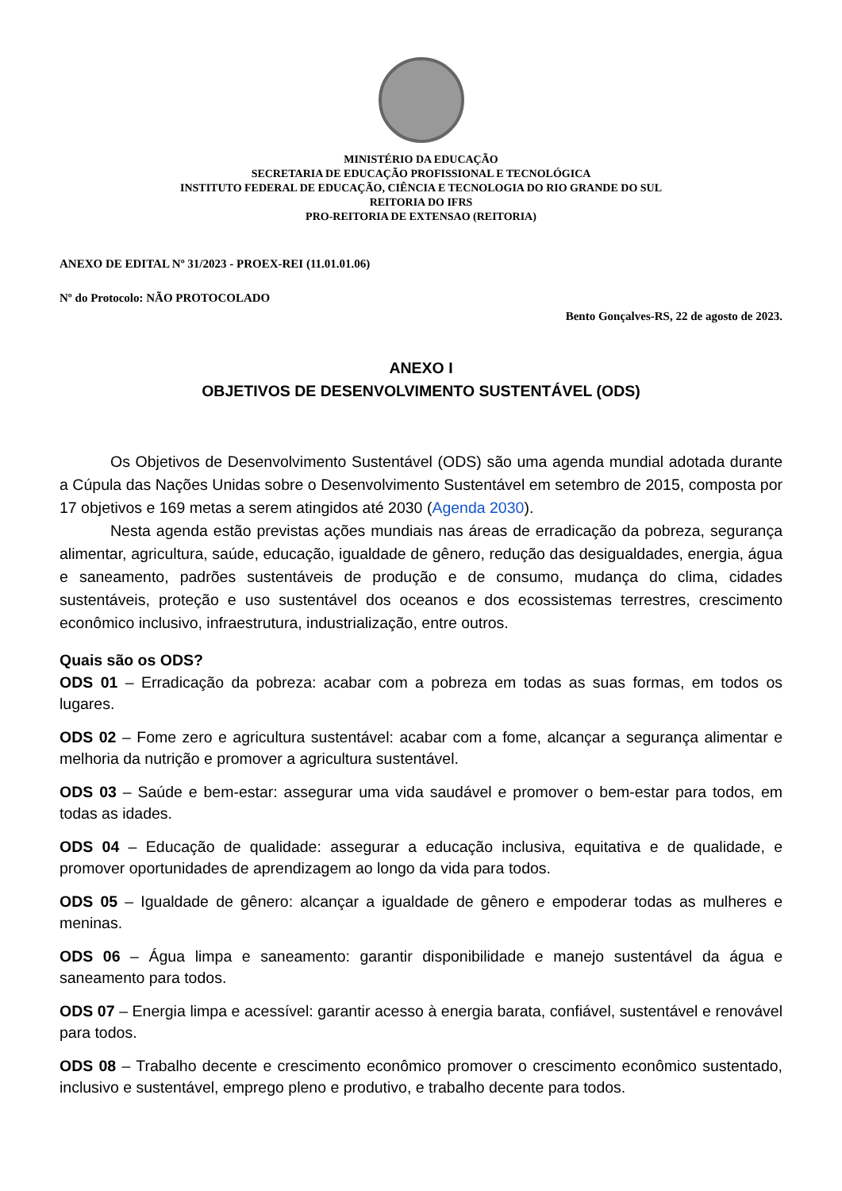MINISTÉRIO DA EDUCAÇÃO
SECRETARIA DE EDUCAÇÃO PROFISSIONAL E TECNOLÓGICA
INSTITUTO FEDERAL DE EDUCAÇÃO, CIÊNCIA E TECNOLOGIA DO RIO GRANDE DO SUL
REITORIA DO IFRS
PRO-REITORIA DE EXTENSAO (REITORIA)
ANEXO DE EDITAL Nº 31/2023 - PROEX-REI (11.01.01.06)
Nº do Protocolo: NÃO PROTOCOLADO
Bento Gonçalves-RS, 22 de agosto de 2023.
ANEXO I
OBJETIVOS DE DESENVOLVIMENTO SUSTENTÁVEL (ODS)
Os Objetivos de Desenvolvimento Sustentável (ODS) são uma agenda mundial adotada durante a Cúpula das Nações Unidas sobre o Desenvolvimento Sustentável em setembro de 2015, composta por 17 objetivos e 169 metas a serem atingidos até 2030 (Agenda 2030).
Nesta agenda estão previstas ações mundiais nas áreas de erradicação da pobreza, segurança alimentar, agricultura, saúde, educação, igualdade de gênero, redução das desigualdades, energia, água e saneamento, padrões sustentáveis de produção e de consumo, mudança do clima, cidades sustentáveis, proteção e uso sustentável dos oceanos e dos ecossistemas terrestres, crescimento econômico inclusivo, infraestrutura, industrialização, entre outros.
Quais são os ODS?
ODS 01 – Erradicação da pobreza: acabar com a pobreza em todas as suas formas, em todos os lugares.
ODS 02 – Fome zero e agricultura sustentável: acabar com a fome, alcançar a segurança alimentar e melhoria da nutrição e promover a agricultura sustentável.
ODS 03 – Saúde e bem-estar: assegurar uma vida saudável e promover o bem-estar para todos, em todas as idades.
ODS 04 – Educação de qualidade: assegurar a educação inclusiva, equitativa e de qualidade, e promover oportunidades de aprendizagem ao longo da vida para todos.
ODS 05 – Igualdade de gênero: alcançar a igualdade de gênero e empoderar todas as mulheres e meninas.
ODS 06 – Água limpa e saneamento: garantir disponibilidade e manejo sustentável da água e saneamento para todos.
ODS 07 – Energia limpa e acessível: garantir acesso à energia barata, confiável, sustentável e renovável para todos.
ODS 08 – Trabalho decente e crescimento econômico promover o crescimento econômico sustentado, inclusivo e sustentável, emprego pleno e produtivo, e trabalho decente para todos.